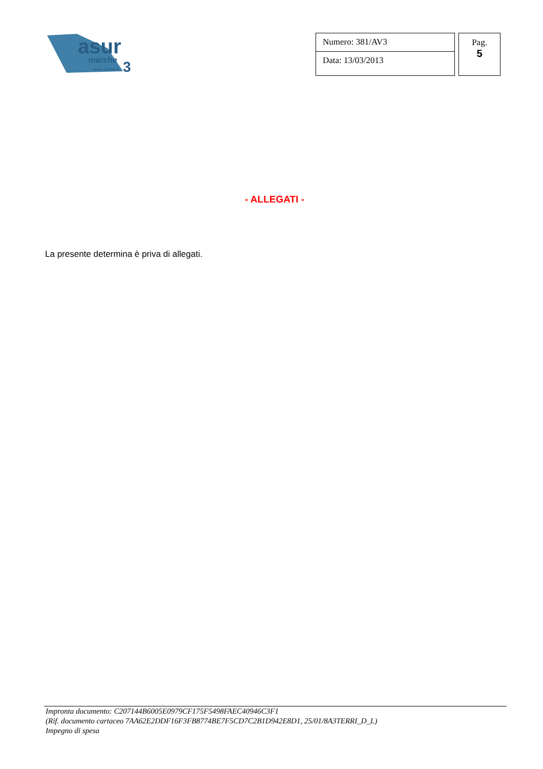asur
marche
3
area vasta n.
Numero: 381/AV3
Data: 13/03/2013
Pag.
5
- ALLEGATI -
La presente determina è priva di allegati.
Impronta documento: C207144B6005E0979CF175F5498FAEC40946C3F1
(Rif. documento cartaceo 7AA62E2DDF16F3FB8774BE7F5CD7C2B1D942E8D1, 25/01/8A3TERRI_D_L)
Impegno di spesa